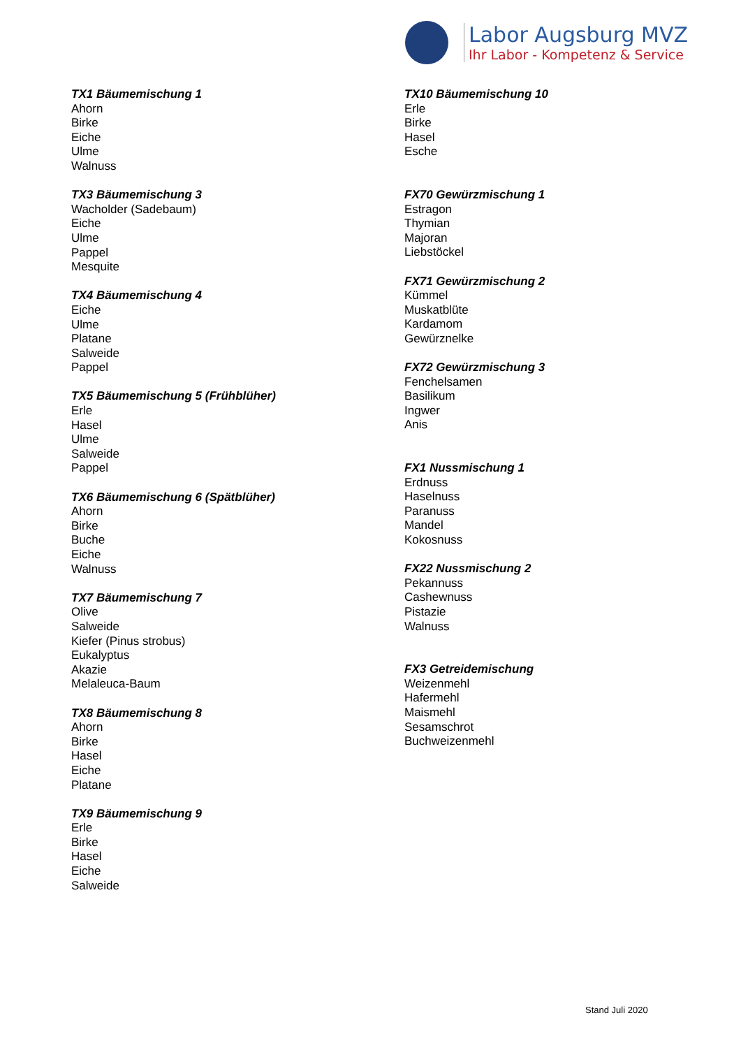Labor Augsburg MVZ
Ihr Labor - Kompetenz & Service
TX1 Bäumemischung 1
Ahorn
Birke
Eiche
Ulme
Walnuss
TX3 Bäumemischung 3
Wacholder (Sadebaum)
Eiche
Ulme
Pappel
Mesquite
TX4 Bäumemischung 4
Eiche
Ulme
Platane
Salweide
Pappel
TX5 Bäumemischung 5 (Frühblüher)
Erle
Hasel
Ulme
Salweide
Pappel
TX6 Bäumemischung 6 (Spätblüher)
Ahorn
Birke
Buche
Eiche
Walnuss
TX7 Bäumemischung 7
Olive
Salweide
Kiefer (Pinus strobus)
Eukalyptus
Akazie
Melaleuca-Baum
TX8 Bäumemischung 8
Ahorn
Birke
Hasel
Eiche
Platane
TX9 Bäumemischung 9
Erle
Birke
Hasel
Eiche
Salweide
TX10 Bäumemischung 10
Erle
Birke
Hasel
Esche
FX70 Gewürzmischung 1
Estragon
Thymian
Majoran
Liebstöckel
FX71 Gewürzmischung 2
Kümmel
Muskatblüte
Kardamom
Gewürznelke
FX72 Gewürzmischung 3
Fenchelsamen
Basilikum
Ingwer
Anis
FX1 Nussmischung 1
Erdnuss
Haselnuss
Paranuss
Mandel
Kokosnuss
FX22 Nussmischung 2
Pekannuss
Cashewnuss
Pistazie
Walnuss
FX3 Getreidemischung
Weizenmehl
Hafermehl
Maismehl
Sesamschrot
Buchweizenmehl
Stand Juli 2020